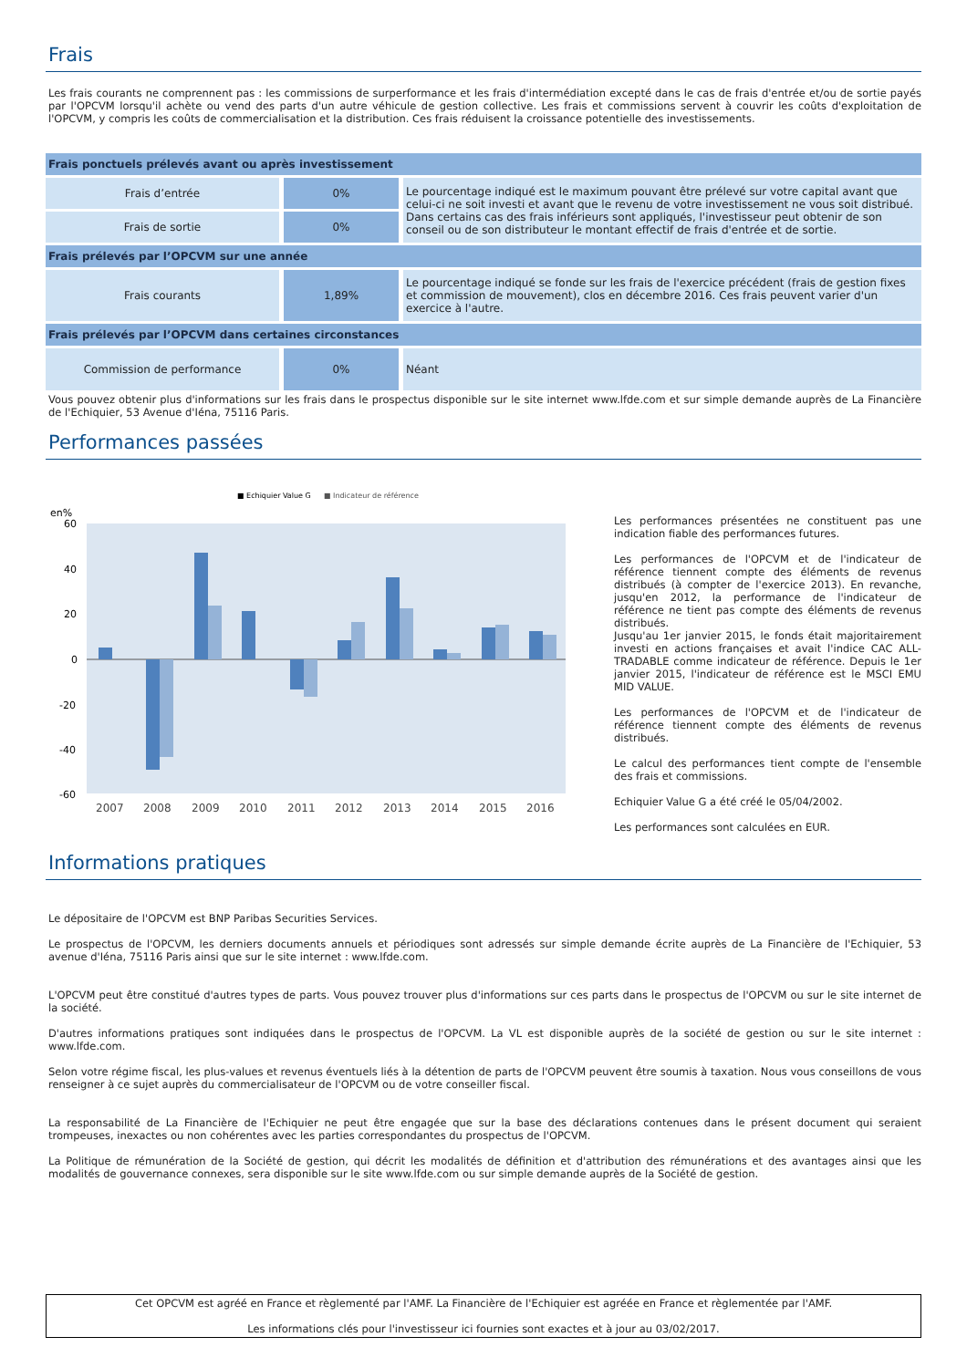Frais
Les frais courants ne comprennent pas : les commissions de surperformance et les frais d'intermédiation excepté dans le cas de frais d'entrée et/ou de sortie payés par l'OPCVM lorsqu'il achète ou vend des parts d'un autre véhicule de gestion collective. Les frais et commissions servent à couvrir les coûts d'exploitation de l'OPCVM, y compris les coûts de commercialisation et la distribution. Ces frais réduisent la croissance potentielle des investissements.
| Frais ponctuels prélevés avant ou après investissement | | |
| --- | --- | --- |
| Frais d’entrée | 0% | Le pourcentage indiqué est le maximum pouvant être prélevé sur votre capital avant que celui-ci ne soit investi et avant que le revenu de votre investissement ne vous soit distribué. Dans certains cas des frais inférieurs sont appliqués, l'investisseur peut obtenir de son conseil ou de son distributeur le montant effectif de frais d'entrée et de sortie. |
| Frais de sortie | 0% | |
| Frais prélevés par l’OPCVM sur une année | | |
| Frais courants | 1,89% | Le pourcentage indiqué se fonde sur les frais de l'exercice précédent (frais de gestion fixes et commission de mouvement), clos en décembre 2016. Ces frais peuvent varier d'un exercice à l'autre. |
| Frais prélevés par l’OPCVM dans certaines circonstances | | |
| Commission de performance | 0% | Néant |
Vous pouvez obtenir plus d'informations sur les frais dans le prospectus disponible sur le site internet www.lfde.com et sur simple demande auprès de La Financière de l'Echiquier, 53 Avenue d'Iéna, 75116 Paris.
Performances passées
■ Echiquier Value G
■ Indicateur de référence
en%
60
40
20
0
-20
-40
-60
2007
2008
2009
2010
2011
2012
2013
2014
2015
2016
Les performances présentées ne constituent pas une indication fiable des performances futures.
Les performances de l'OPCVM et de l'indicateur de référence tiennent compte des éléments de revenus distribués (à compter de l'exercice 2013). En revanche, jusqu'en 2012, la performance de l'indicateur de référence ne tient pas compte des éléments de revenus distribués.
Jusqu'au 1er janvier 2015, le fonds était majoritairement investi en actions françaises et avait l'indice CAC ALL-TRADABLE comme indicateur de référence. Depuis le 1er janvier 2015, l'indicateur de référence est le MSCI EMU MID VALUE.
Les performances de l'OPCVM et de l'indicateur de référence tiennent compte des éléments de revenus distribués.
Le calcul des performances tient compte de l'ensemble des frais et commissions.
Echiquier Value G a été créé le 05/04/2002.
Les performances sont calculées en EUR.
Informations pratiques
Le dépositaire de l'OPCVM est BNP Paribas Securities Services.
Le prospectus de l'OPCVM, les derniers documents annuels et périodiques sont adressés sur simple demande écrite auprès de La Financière de l'Echiquier, 53 avenue d'Iéna, 75116 Paris ainsi que sur le site internet : www.lfde.com.
L'OPCVM peut être constitué d'autres types de parts. Vous pouvez trouver plus d'informations sur ces parts dans le prospectus de l'OPCVM ou sur le site internet de la société.
D'autres informations pratiques sont indiquées dans le prospectus de l'OPCVM. La VL est disponible auprès de la société de gestion ou sur le site internet : www.lfde.com.
Selon votre régime fiscal, les plus-values et revenus éventuels liés à la détention de parts de l'OPCVM peuvent être soumis à taxation. Nous vous conseillons de vous renseigner à ce sujet auprès du commercialisateur de l'OPCVM ou de votre conseiller fiscal.
La responsabilité de La Financière de l'Echiquier ne peut être engagée que sur la base des déclarations contenues dans le présent document qui seraient trompeuses, inexactes ou non cohérentes avec les parties correspondantes du prospectus de l'OPCVM.
La Politique de rémunération de la Société de gestion, qui décrit les modalités de définition et d'attribution des rémunérations et des avantages ainsi que les modalités de gouvernance connexes, sera disponible sur le site www.lfde.com ou sur simple demande auprès de la Société de gestion.
Cet OPCVM est agréé en France et règlementé par l'AMF. La Financière de l'Echiquier est agréée en France et règlementée par l'AMF.
Les informations clés pour l'investisseur ici fournies sont exactes et à jour au 03/02/2017.